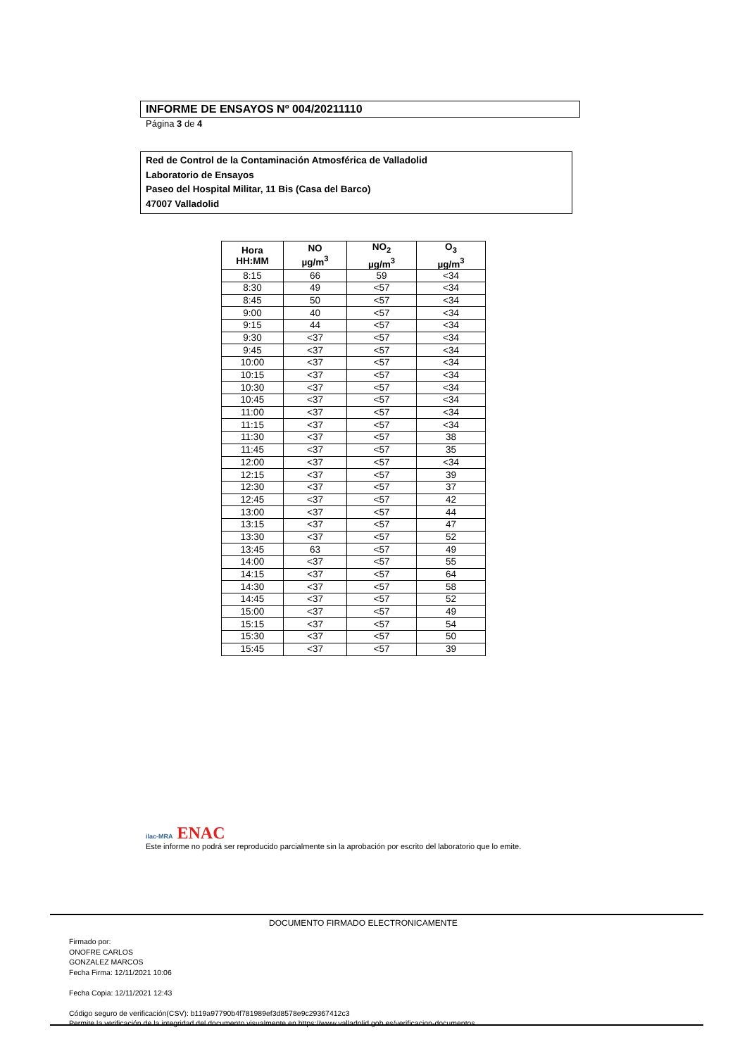INFORME DE ENSAYOS Nº 004/20211110
Página 3 de 4
Red de Control de la Contaminación Atmosférica de Valladolid
Laboratorio de Ensayos
Paseo del Hospital Militar, 11 Bis (Casa del Barco)
47007 Valladolid
| Hora HH:MM | NO µg/m<sup>3</sup> | NO<sub>2</sub> µg/m<sup>3</sup> | O<sub>3</sub> µg/m<sup>3</sup> |
| --- | --- | --- | --- |
| 8:15 | 66 | 59 | <34 |
| 8:30 | 49 | <57 | <34 |
| 8:45 | 50 | <57 | <34 |
| 9:00 | 40 | <57 | <34 |
| 9:15 | 44 | <57 | <34 |
| 9:30 | <37 | <57 | <34 |
| 9:45 | <37 | <57 | <34 |
| 10:00 | <37 | <57 | <34 |
| 10:15 | <37 | <57 | <34 |
| 10:30 | <37 | <57 | <34 |
| 10:45 | <37 | <57 | <34 |
| 11:00 | <37 | <57 | <34 |
| 11:15 | <37 | <57 | <34 |
| 11:30 | <37 | <57 | 38 |
| 11:45 | <37 | <57 | 35 |
| 12:00 | <37 | <57 | <34 |
| 12:15 | <37 | <57 | 39 |
| 12:30 | <37 | <57 | 37 |
| 12:45 | <37 | <57 | 42 |
| 13:00 | <37 | <57 | 44 |
| 13:15 | <37 | <57 | 47 |
| 13:30 | <37 | <57 | 52 |
| 13:45 | 63 | <57 | 49 |
| 14:00 | <37 | <57 | 55 |
| 14:15 | <37 | <57 | 64 |
| 14:30 | <37 | <57 | 58 |
| 14:45 | <37 | <57 | 52 |
| 15:00 | <37 | <57 | 49 |
| 15:15 | <37 | <57 | 54 |
| 15:30 | <37 | <57 | 50 |
| 15:45 | <37 | <57 | 39 |
ilac-MRA ENAC
Este informe no podrá ser reproducido parcialmente sin la aprobación por escrito del laboratorio que lo emite.
DOCUMENTO FIRMADO ELECTRONICAMENTE
Firmado por:
ONOFRE CARLOS
GONZALEZ MARCOS
Fecha Firma: 12/11/2021 10:06
Fecha Copia: 12/11/2021 12:43
Código seguro de verificación(CSV): b119a97790b4f781989ef3d8578e9c29367412c3
Permite la verificación de la integridad del documento visualmente en https://www.valladolid.gob.es/verificacion-documentos